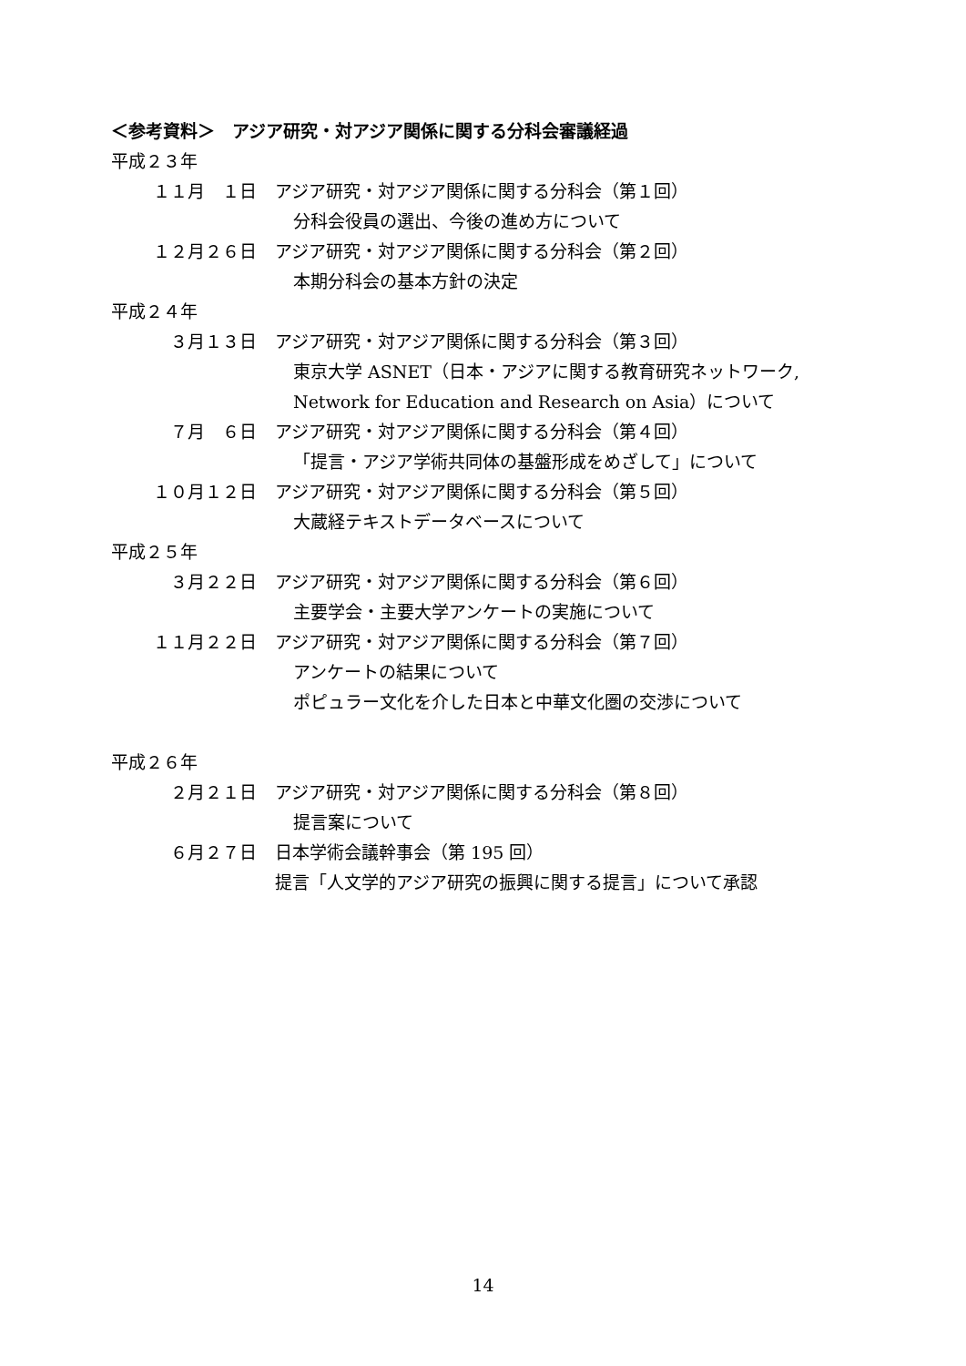＜参考資料＞　アジア研究・対アジア関係に関する分科会審議経過
平成２３年
１１月　１日 アジア研究・対アジア関係に関する分科会（第１回）
分科会役員の選出、今後の進め方について
１２月２６日 アジア研究・対アジア関係に関する分科会（第２回）
本期分科会の基本方針の決定
平成２４年
３月１３日 アジア研究・対アジア関係に関する分科会（第３回）
東京大学 ASNET（日本・アジアに関する教育研究ネットワーク,
Network for Education and Research on Asia）について
７月　６日 アジア研究・対アジア関係に関する分科会（第４回）
「提言・アジア学術共同体の基盤形成をめざして」について
１０月１２日 アジア研究・対アジア関係に関する分科会（第５回）
大蔵経テキストデータベースについて
平成２５年
３月２２日 アジア研究・対アジア関係に関する分科会（第６回）
主要学会・主要大学アンケートの実施について
１１月２２日 アジア研究・対アジア関係に関する分科会（第７回）
アンケートの結果について
ポピュラー文化を介した日本と中華文化圏の交渉について
平成２６年
２月２１日 アジア研究・対アジア関係に関する分科会（第８回）
提言案について
６月２７日 日本学術会議幹事会（第 195 回）
提言「人文学的アジア研究の振興に関する提言」について承認
14